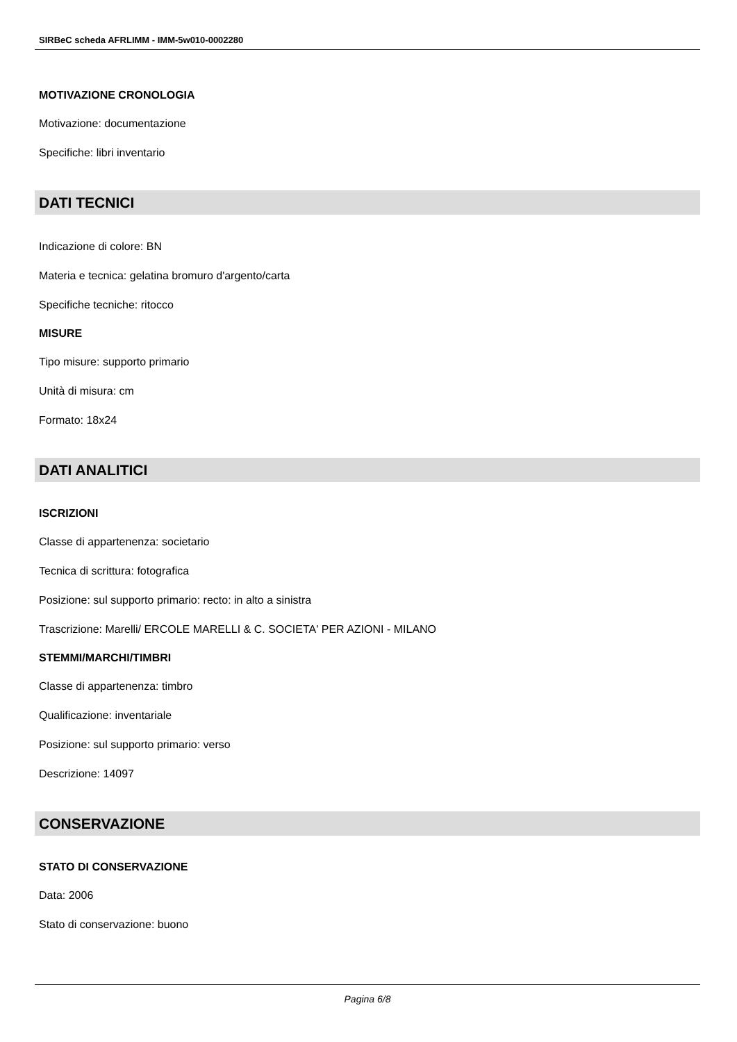SIRBeC scheda AFRLIMM - IMM-5w010-0002280
MOTIVAZIONE CRONOLOGIA
Motivazione: documentazione
Specifiche: libri inventario
DATI TECNICI
Indicazione di colore: BN
Materia e tecnica: gelatina bromuro d'argento/carta
Specifiche tecniche: ritocco
MISURE
Tipo misure: supporto primario
Unità di misura: cm
Formato: 18x24
DATI ANALITICI
ISCRIZIONI
Classe di appartenenza: societario
Tecnica di scrittura: fotografica
Posizione: sul supporto primario: recto: in alto a sinistra
Trascrizione: Marelli/ ERCOLE MARELLI & C. SOCIETA' PER AZIONI - MILANO
STEMMI/MARCHI/TIMBRI
Classe di appartenenza: timbro
Qualificazione: inventariale
Posizione: sul supporto primario: verso
Descrizione: 14097
CONSERVAZIONE
STATO DI CONSERVAZIONE
Data: 2006
Stato di conservazione: buono
Pagina 6/8